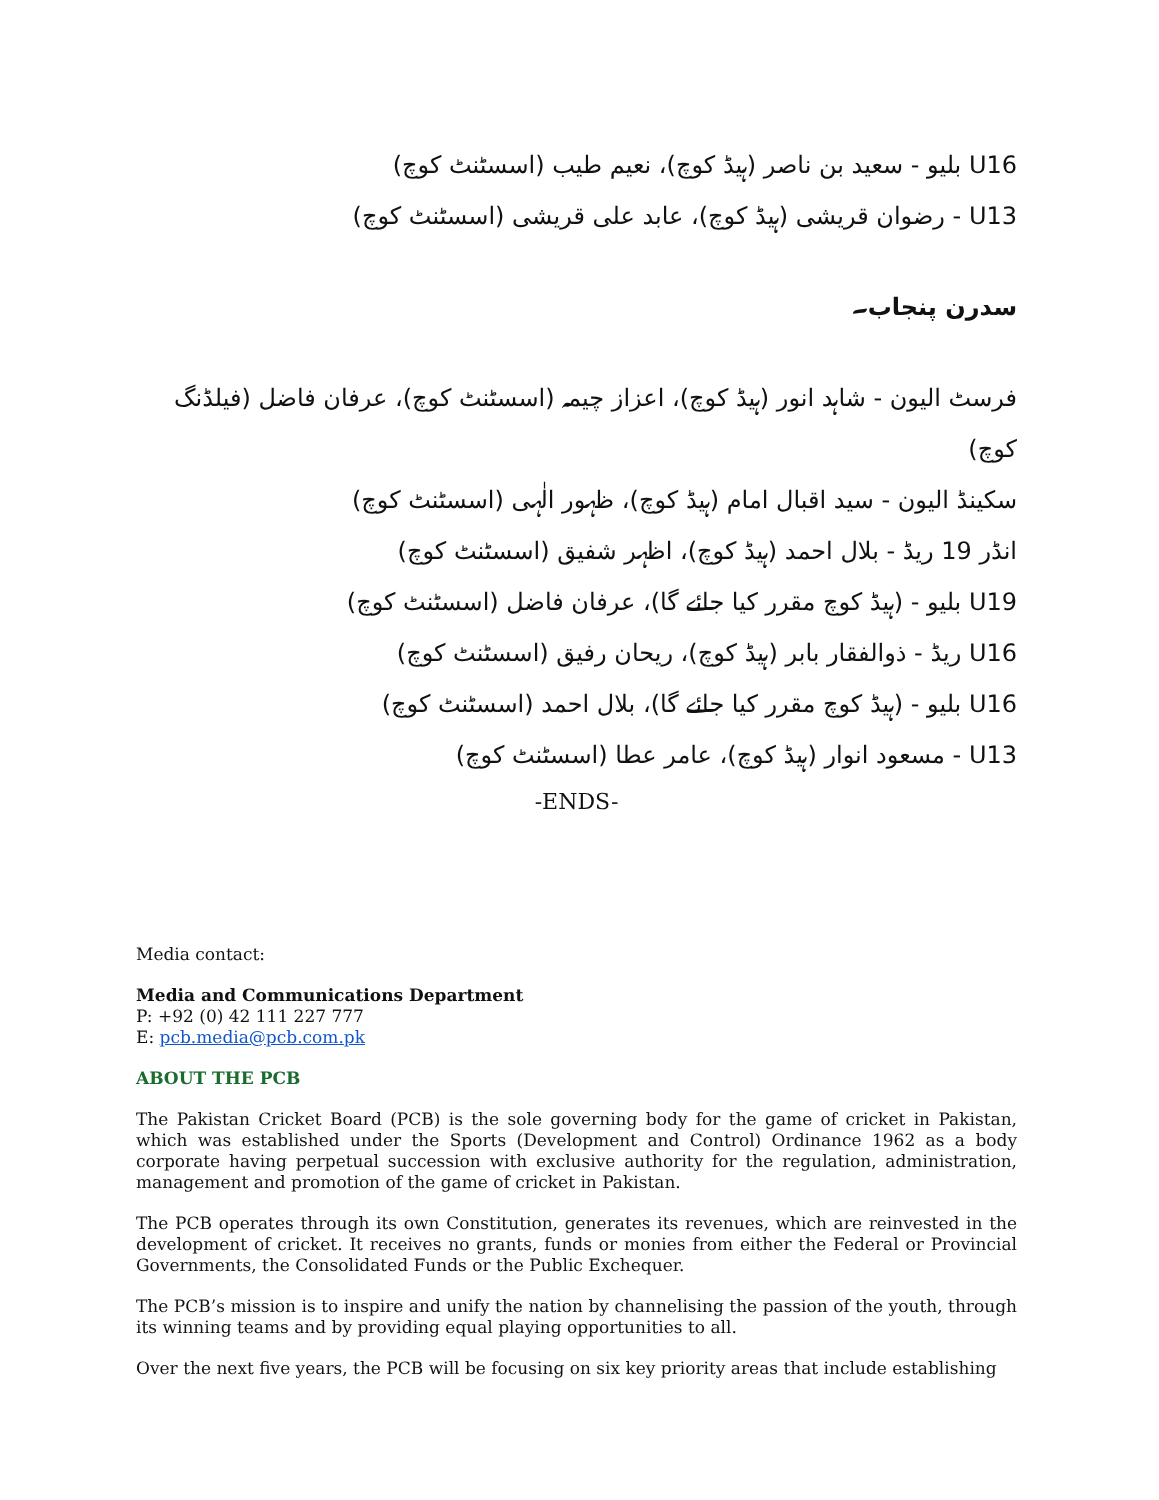U16 بلیو - سعید بن ناصر (ہیڈ کوچ)، نعیم طیب (اسسٹنٹ کوچ)
U13 - رضوان قریشی (ہیڈ کوچ)، عابد علی قریشی (اسسٹنٹ کوچ)
سدرن پنجاب۔
فرسٹ الیون - شاہد انور (ہیڈ کوچ)، اعزاز چیمہ (اسسٹنٹ کوچ)، عرفان فاضل (فیلڈنگ کوچ)
سکینڈ الیون - سید اقبال امام (ہیڈ کوچ)، ظہور الٰہی (اسسٹنٹ کوچ)
انڈر 19 ریڈ - بلال احمد (ہیڈ کوچ)، اظہر شفیق (اسسٹنٹ کوچ)
U19 بلیو - (ہیڈ کوچ مقرر کیا جائے گا)، عرفان فاضل (اسسٹنٹ کوچ)
U16 ریڈ - ذوالفقار بابر (ہیڈ کوچ)، ریحان رفیق (اسسٹنٹ کوچ)
U16 بلیو - (ہیڈ کوچ مقرر کیا جائے گا)، بلال احمد (اسسٹنٹ کوچ)
U13 - مسعود انوار (ہیڈ کوچ)، عامر عطا (اسسٹنٹ کوچ)
-ENDS-
Media contact:
Media and Communications Department
P: +92 (0) 42 111 227 777
E: pcb.media@pcb.com.pk
ABOUT THE PCB
The Pakistan Cricket Board (PCB) is the sole governing body for the game of cricket in Pakistan, which was established under the Sports (Development and Control) Ordinance 1962 as a body corporate having perpetual succession with exclusive authority for the regulation, administration, management and promotion of the game of cricket in Pakistan.
The PCB operates through its own Constitution, generates its revenues, which are reinvested in the development of cricket. It receives no grants, funds or monies from either the Federal or Provincial Governments, the Consolidated Funds or the Public Exchequer.
The PCB’s mission is to inspire and unify the nation by channelising the passion of the youth, through its winning teams and by providing equal playing opportunities to all.
Over the next five years, the PCB will be focusing on six key priority areas that include establishing